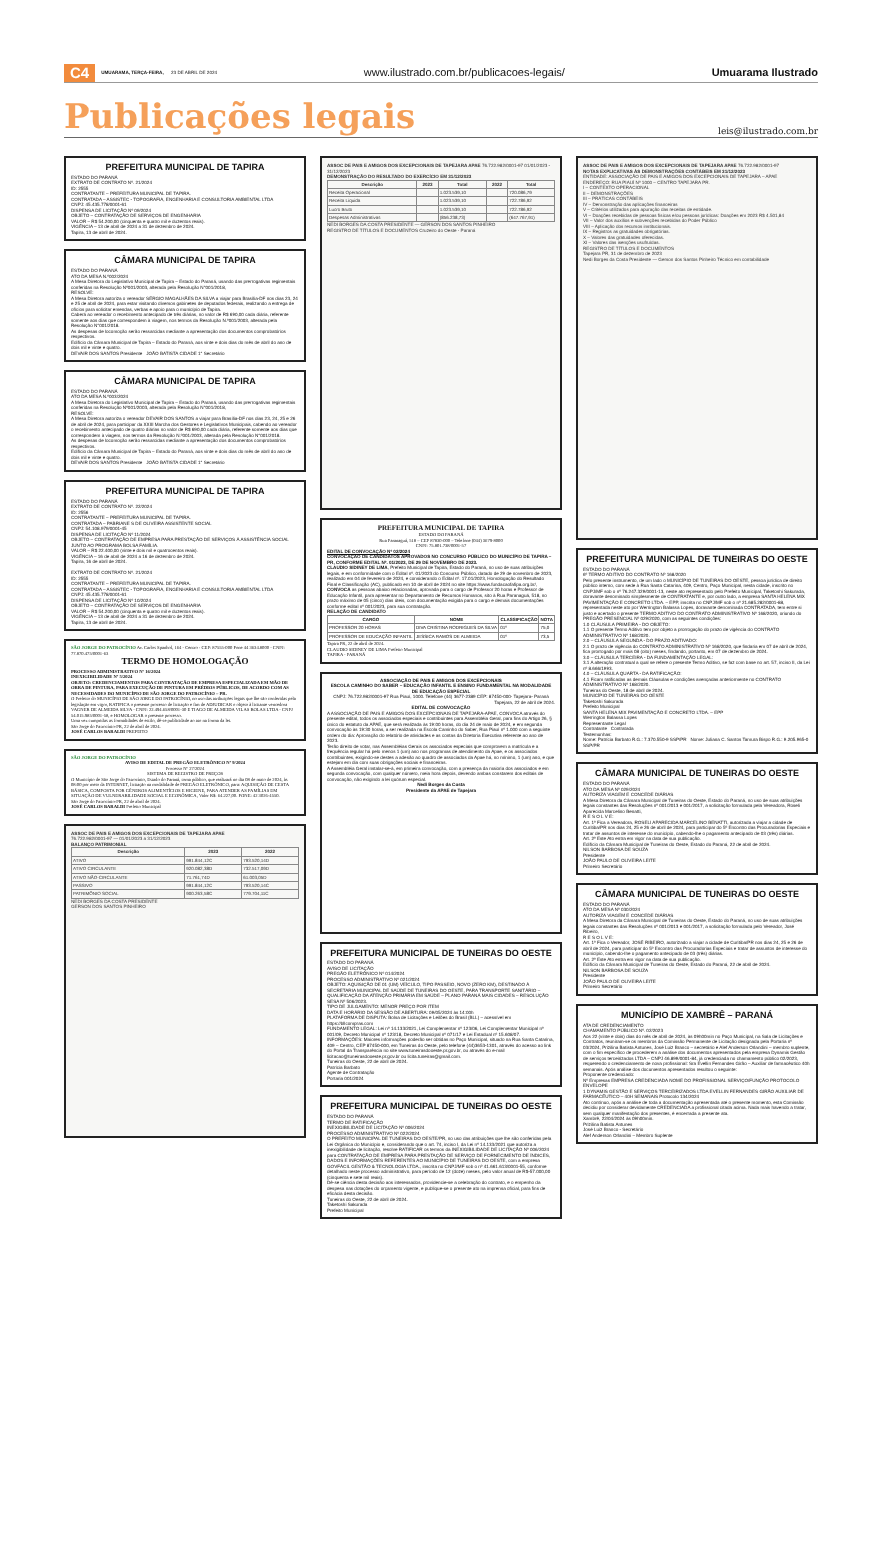C4 UMUARAMA, TERÇA-FEIRA, 23 DE ABRIL DE 2024 www.ilustrado.com.br/publicacoes-legais/ Umuarama Ilustrado
Publicações legais
leis@ilustrado.com.br
PREFEITURA MUNICIPAL DE TAPIRA
ESTADO DO PARANÁ
EXTRATO DE CONTRATO Nº. 21/2024
ID: 2555
CONTRATANTE – PREFEITURA MUNICIPAL DE TAPIRA.
CONTRATADA – ASSISTEC - TOPOGRAFIA, ENGENHARIA E CONSULTORIA AMBIENTAL LTDA
CNPJ: 45.435.778/0001-61
DISPENSA DE LICITAÇÃO Nº 09/2024
OBJETO – CONTRATAÇÃO DE SERVIÇOS DE ENGENHARIA
VALOR – R$ 54.200,00 (cinquenta e quatro mil e duzentos reais).
VIGÊNCIA – 13 de abril de 2024 a 31 de dezembro de 2024.
Tapira, 13 de abril de 2024.
CÂMARA MUNICIPAL DE TAPIRA
ESTADO DO PARANÁ
ATO DA MESA N.º002/2024
A Mesa Diretora do Legislativo Municipal de Tapira – Estado do Paraná, usando das prerrogativas regimentais conferidas na Resolução Nº001/2003, alterada pela Resolução N°001/2018,
RESOLVE:
A Mesa Diretora autoriza o vereador SÉRGIO MAGALHÃES DA SILVA a viajar para Brasília-DF nos dias 23, 24 e 25 de abril de 2024, para estar visitando diversos gabinetes de deputados federais, realizando a entrega de ofícios para solicitar emendas, verbas e apoio para o município de Tapira.
Caberá ao vereador o recebimento antecipado de três diárias, no valor de R$ 690,00 cada diária, referente somente aos dias que correspondem à viagem, nos termos da Resolução N.º001/2003, alterada pela Resolução N°001/2018.
As despesas de locomoção serão ressarcidas mediante a apresentação dos documentos comprobatórios respectivos.
Edifício da Câmara Municipal de Tapira – Estado do Paraná, aos vinte e dois dias do mês de abril do ano de dois mil e vinte e quatro.
DEVAIR DOS SANTOS Presidente JOÃO BATISTA CIDADE 1° Secretário
CÂMARA MUNICIPAL DE TAPIRA
ESTADO DO PARANÁ
ATO DA MESA N.º003/2024
A Mesa Diretora do Legislativo Municipal de Tapira – Estado do Paraná, usando das prerrogativas regimentais conferidas na Resolução Nº001/2003, alterada pela Resolução N°001/2018,
RESOLVE:
A Mesa Diretora autoriza o vereador DEVAIR DOS SANTOS a viajar para Brasília-DF nos dias 23, 24, 25 e 26 de abril de 2024, para participar da XXIII Marcha dos Gestores e Legislativos Municipais, cabendo ao vereador o recebimento antecipado de quatro diárias no valor de R$ 690,00 cada diária, referente somente aos dias que correspondem à viagem, nos termos da Resolução N.º001/2003, alterada pela Resolução N°001/2018.
As despesas de locomoção serão ressarcidas mediante a apresentação dos documentos comprobatórios respectivos.
Edifício da Câmara Municipal de Tapira – Estado do Paraná, aos vinte e dois dias do mês de abril do ano de dois mil e vinte e quatro.
DEVAIR DOS SANTOS Presidente JOÃO BATISTA CIDADE 1° Secretário
PREFEITURA MUNICIPAL DE TAPIRA
ESTADO DO PARANÁ
EXTRATO DE CONTRATO Nº. 22/2024
ID: 2556
CONTRATANTE – PREFEITURA MUNICIPAL DE TAPIRA.
CONTRATADA – PABRIANE S DE OLIVEIRA ASSISTENTE SOCIAL
CNPJ: 54.108.979/0001-45
DISPENSA DE LICITAÇÃO Nº 11/2024
OBJETO – CONTRATAÇÃO DE EMPRESA PARA PRESTAÇÃO DE SERVIÇOS À ASSISTÊNCIA SOCIAL JUNTO AO PROGRAMA BOLSA FAMÍLIA.
VALOR – R$ 22.400,00 (vinte e dois mil e quatrocentos reais).
VIGÊNCIA – 16 de abril de 2024 a 16 de dezembro de 2024.
Tapira, 16 de abril de 2024.
EXTRATO DE CONTRATO Nº. 21/2024
ID: 2555
CONTRATANTE – PREFEITURA MUNICIPAL DE TAPIRA.
CONTRATADA – ASSISTEC - TOPOGRAFIA, ENGENHARIA E CONSULTORIA AMBIENTAL LTDA
CNPJ: 45.435.778/0001-61
DISPENSA DE LICITAÇÃO Nº 10/2024
OBJETO – CONTRATAÇÃO DE SERVIÇOS DE ENGENHARIA
VALOR – R$ 54.200,00 (cinquenta e quatro mil e duzentos reais).
VIGÊNCIA – 13 de abril de 2024 a 31 de dezembro de 2024.
Tapira, 13 de abril de 2024.
SÃO JORGE DO PATROCÍNIO Av. Carlos Spanhol, 164 - Centro - CEP: 87555-000 Fone 44 3634.8000 - CNPJ: 77.870.475/0001-63
TERMO DE HOMOLOGAÇÃO
PROCESSO ADMINISTRATIVO Nº 16/2024
INEXIGIBILIDADE Nº 5/2024
OBJETO: CREDENCIAMENTOS PARA CONTRATAÇÃO DE EMPRESA ESPECIALIZADA EM MÃO DE OBRA DE PINTURA, PARA EXECUÇÃO DE PINTURA EM PRÉDIOS PÚBLICOS, DE ACORDO COM AS NECESSIDADES DO MUNICÍPIO DE SÃO JORGE DO PATROCÍNIO – PR.
O Prefeito do MUNICÍPIO DE SÃO JORGE DO PATROCÍNIO, no uso das atribuições legais que lhe são conferidas pela legislação em vigor, RATIFICA o presente processo de licitação e fim de ADJUDICAR o objeto à licitante vencedora VAGNER DE ALMEIDA SILVA - CNPJ: 22.494.658/0001-30 E TIAGO DE ALMEIDA VILAS BOLAS LTDA - CNPJ 54.015.985/0001-58, e HOMOLOGAR o presente processo.
Uma vez cumpridas as formalidades de estilo, dê-se publicidade ao ato na forma da lei.
São Jorge do Patrocínio-PR, 22 de abril de 2024.
JOSÉ CARLOS BARALDI PREFEITO
SÃO JORGE DO PATROCÍNIO
AVISO DE EDITAL DE PREGÃO ELETRÔNICO Nº 9/2024
Processo Nº 27/2024
SISTEMA DE REGISTRO DE PREÇOS
O Município de São Jorge do Patrocínio, Estado do Paraná, torna público, que realizará no dia 08 de maio de 2024, às 08:00 por meio da INTERNET, licitação na modalidade de PREGÃO ELETRÔNICO, para: AQUISIÇÃO DE CESTA BÁSICA, COMPOSTA POR GÊNEROS ALIMENTÍCIOS E HIGIENE, PARA ATENDER AS FAMÍLIAS EM SITUAÇÃO DE VULNERABILIDADE SOCIAL E ECONÔMICA, Valor R$: 64.227,00. FONE: 42 3026-4550.
São Jorge do Patrocínio-PR, 22 de abril de 2024.
JOSÉ CARLOS BARALDI Prefeito Municipal
ASSOC DE PAIS E AMIGOS DOS EXCEPCIONAIS DE TAPEJARA APAE
76.722.982/0001-97 — 01/01/2023 a 31/12/2023
BALANÇO PATRIMONIAL
| Descrição | 2023 | 2022 |
| --- | --- | --- |
| ATIVO | 991.844,12C | 793.520,14D |
| ATIVO CIRCULANTE | 920.082,38D | 732.517,09D |
| ATIVO NÃO-CIRCULANTE | 71.761,74D | 61.003,05D |
| PASSIVO | 991.844,12C | 793.520,14C |
| PATRIMÔNIO SOCIAL | 900.263,58C | 779.704,11C |
NEDI BORGES DA COSTA PRESIDENTE
GERSON DOS SANTOS PINHEIRO
ASSOC DE PAIS E AMIGOS DOS EXCEPCIONAIS DE TAPEJARA APAE 76.722.982/0001-97 01/01/2023 - 31/12/2023
DEMONSTRAÇÃO DO RESULTADO DO EXERCÍCIO EM 31/12/2023
| Descrição | 2023 | Total | 2022 | Total |
| --- | --- | --- | --- | --- |
| Receita Operacional | | 1.023.539,10 | | 720.086,79 |
| Receita Líquida | | 1.023.539,10 | | 722.786,92 |
| Lucro Bruto | | 1.023.539,10 | | 722.786,92 |
| Despesas Administrativas | | (856.238,73) | | (647.767,91) |
NEDI BORGES DA COSTA PRESIDENTE — GERSON DOS SANTOS PINHEIRO
REGISTRO DE TÍTULOS E DOCUMENTOS Cruzeiro do Oeste - Paraná
PREFEITURA MUNICIPAL DE TAPIRA
ESTADO DO PARANÁ
Rua Paranaguá, 518 – CEP 87830-000 – Telefone (044) 3679-8000
CNPJ: 75.801.738/0001-57
EDITAL DE CONVOCAÇÃO Nº 02/2024
CONVOCAÇÃO DE CANDIDATOS APROVADOS NO CONCURSO PÚBLICO DO MUNICÍPIO DE TAPIRA – PR, CONFORME EDITAL Nº. 01/2023, DE 29 DE NOVEMBRO DE 2023.
CLAUDIO SIDINEY DE LIMA, Prefeito Municipal de Tapira, Estado do Paraná, no uso de suas atribuições legais, e em conformidade com o Edital nº. 01/2023 do Concurso Público, datado de 29 de novembro de 2023, realizado em 04 de fevereiro de 2024, e considerando o Edital nº. 17.01/2023, Homologação do Resultado Final e Classificação (AC), publicado em 10 de abril de 2024 no site https://www.fundacaofafipa.org.br/,
CONVOCA as pessoas abaixo relacionadas, aprovada para o cargo de Professor 20 horas e Professor de Educação Infantil, para apresentar no Departamento de Recursos Humanos, sito à Rua Paranaguá, 518, no prazo máximo de 05 (cinco) dias úteis, com documentação exigida para o cargo e demais documentações conforme edital nº 001/2023, para sua contratação.
RELAÇÃO DE CANDIDATO
| CARGO | NOME | CLASSIFICAÇÃO | NOTA |
| --- | --- | --- | --- |
| PROFESSOR 20 HORAS | DIVA CRISTINA RODRIGUES DA SILVA | 01º | 75,0 |
| PROFESSOR DE EDUCAÇÃO INFANTIL | JESSICA RAMOS DE ALMEIDA | 01º | 73,5 |
Tapira PR, 22 de abril de 2024.
CLAUDIO SIDINEY DE LIMA Prefeito Municipal
TAPIRA - PARANÁ
ASSOCIAÇÃO DE PAIS E AMIGOS DOS EXCEPCIONAIS
ESCOLA CAMINHO DO SABER – EDUCAÇÃO INFANTIL E ENSINO FUNDAMENTAL NA MODALIDADE DE EDUCAÇÃO ESPECIAL
CNPJ: 76.722.982/0001-97 Rua Piauí, 1000. Telefone (44) 3677-2389 CEP: 87450-000- Tapejara- Paraná
Tapejara, 22 de abril de 2024.
EDITAL DE CONVOCAÇÃO
A ASSOCIAÇÃO DE PAIS E AMIGOS DOS EXCEPCIONAIS DE TAPEJARA-APAE, CONVOCA através do presente edital, todos os associados especiais e contribuintes para Assembléia Geral, para fins do Artigo 26, § único do estatuto da APAE, que será realizada às 19:00 horas, do dia 24 de maio de 2024, e em segunda convocação às 19:30 horas, a ser realizada na Escola Caminho do Saber, Rua Piauí nº 1.000 com a seguinte ordem do dia: Aprovação do relatório de atividades e as contas da Diretoria Executiva referente ao ano de 2023.
Terão direito de votar, nas Assembléias Gerais os associados especiais que comprovem a matrícula e a frequência regular há pelo menos 1 (um) ano nos programas de atendimento da Apae, e os associados contribuintes, exigindo-se destes a adesão ao quadro de associados da Apae há, no mínimo, 1 (um) ano, e que estejam em dia com suas obrigações sociais e financeiras.
A Assembléia Geral instalar-se-á, em primeira convocação, com a presença da maioria dos associados e em segunda convocação, com qualquer número, meia hora depois, devendo ambas constarem dos editais de convocação, não exigindo a lei quórum especial.
Nedi Borges da Costa
Presidente da APAE de Tapejara
PREFEITURA MUNICIPAL DE TUNEIRAS DO OESTE
ESTADO DO PARANÁ
AVISO DE LICITAÇÃO
PREGÃO ELETRÔNICO Nº 014/2024
PROCESSO ADMINISTRATIVO Nº 021/2024
OBJETO: AQUISIÇÃO DE 01 (UM) VEÍCULO, TIPO PASSEIO, NOVO (ZERO KM), DESTINADO À SECRETARIA MUNICIPAL DE SAÚDE DE TUNEIRAS DO OESTE, PARA TRANSPORTE SANITÁRIO – QUALIFICAÇÃO DA ATENÇÃO PRIMÁRIA EM SAÚDE – PLANO PARANÁ MAIS CIDADES – RESOLUÇÃO SESA Nº 506/2023.
TIPO DE JULGAMENTO: MENOR PREÇO POR ITEM
DATA E HORÁRIO DA SESSÃO DE ABERTURA: 09/05/2024 às 14:00h
PLATAFORMA DE DISPUTA: Bolsa de Licitações e Leilões do Brasil (BLL) – acessível em https://bllcompras.com
FUNDAMENTO LEGAL: Lei nº 14.133/2021, Lei Complementar nº 123/06, Lei Complementar Municipal nº 001/09, Decreto Municipal nº 123/18, Decreto Municipal nº 071/17 e Lei Estadual nº 15.608/07.
INFORMAÇÕES: Maiores informações poderão ser obtidas no Paço Municipal, situado na Rua Santa Catarina, 409 – Centro, CEP 87450-000, em Tuneiras do Oeste, pelo telefone (44)3653-1301, através do acesso ao link do Portal da Transparência no site www.tuneirasdooeste.pr.gov.br, ou através do e-mail licitacao@tuneirasdooeste.pr.gov.br ou licita.tuneiras@gmail.com.
Tuneiras do Oeste, 22 de abril de 2024.
Patrícia Barbato
Agente de Contratação
Portaria 001/2024
PREFEITURA MUNICIPAL DE TUNEIRAS DO OESTE
ESTADO DO PARANÁ
TERMO DE RATIFICAÇÃO
INEXIGIBILIDADE DE LICITAÇÃO Nº 006/2024
PROCESSO ADMINISTRATIVO Nº 022/2024
O PREFEITO MUNICIPAL DE TUNEIRAS DO OESTE/PR, no uso das atribuições que lhe são conferidas pela Lei Orgânica do Município e, considerando que o art. 74, inciso I, da Lei nº 14.133/2021 que autoriza a inexigibilidade de licitação, resolve RATIFICAR os termos da INEXIGIBILIDADE DE LICITAÇÃO Nº 006/2024 para CONTRATAÇÃO DE EMPRESA PARA PRESTAÇÃO DE SERVIÇO DE FORNECIMENTO DE ÍNDICES, DADOS E INFORMAÇÕES REFERENTES AO MUNICÍPIO DE TUNEIRAS DO OESTE, com a empresa GOVFÁCIL GESTÃO & TECNOLOGIA LTDA., inscrita no CNPJ/MF sob o nº 41.661.613/0001-55, conforme detalhado neste processo administrativo, para período de 12 (doze) meses, pelo valor anual de R$-57.000,00 (cinquenta e sete mil reais).
Dê-se ciência desta decisão aos interessados, providencie-se a celebração do contrato, e o empenho da despesa nas dotações do orçamento vigente, e publique-se o presente ato na imprensa oficial, para fins de eficácia desta decisão.
Tuneiras do Oeste, 22 de abril de 2024.
Taketoshi Sakurada
Prefeito Municipal
ASSOC DE PAIS E AMIGOS DOS EXCEPCIONAIS DE TAPEJARA APAE 76.722.982/0001-97
NOTAS EXPLICATIVAS ÀS DEMONSTRAÇÕES CONTÁBEIS EM 31/12/2023
ENTIDADE: ASSOCIAÇÃO DE PAIS E AMIGOS DOS EXCEPCIONAIS DE TAPEJARA – APAE
ENDEREÇO: RUA PIAUÍ Nº 1000 – CENTRO TAPEJARA PR.
I – CONTEXTO OPERACIONAL
II – DEMONSTRAÇÕES
III – PRÁTICAS CONTÁBEIS
IV – Demonstração das aplicações financeiras
V – Critérios utilizados para apuração das receitas de entidade.
VI – Doações recebidas de pessoas físicas e/ou pessoas jurídicas: Doações em 2023 R$ 4.501,84
VII – Valor dos auxílios e subvenções recebidas do Poder Público
VIII – Aplicação dos recursos institucionais.
IX – Registros as gratuidades obrigatórias.
X – Valores das gratuidades oferecidas.
XI – Valores das isenções usufruídas.
REGISTRO DE TÍTULOS E DOCUMENTOS
Tapejara PR, 31 de dezembro de 2023
Nedi Borges da Costa Presidente — Gerson dos Santos Pinheiro Técnico em contabilidade
PREFEITURA MUNICIPAL DE TUNEIRAS DO OESTE
ESTADO DO PARANÁ
6º TERMO ADITIVO DO CONTRATO Nº 168/2020
Pelo presente instrumento, de um lado o MUNICÍPIO DE TUNEIRAS DO OESTE, pessoa jurídica de direito público interno, com sede à Rua Santa Catarina, 409, Centro, Paço Municipal, nesta cidade, inscrito no CNPJ/MF sob o nº 76.247.329/0001-13, neste ato representado pelo Prefeito Municipal, Taketoshi Sakurada, doravante denominado simplesmente de CONTRATANTE e, por outro lado, a empresa SANTA HELENA MIX PAVIMENTAÇÃO E CONCRETO LTDA. – EPP, inscrita no CNPJ/MF sob o nº 21.685.282/0001-88, representada neste ato por Werrington Balassa Lopes, doravante denominada CONTRATADA, tem entre si justo e acertado o presente TERMO ADITIVO DO CONTRATO ADMINISTRATIVO Nº 168/2020, oriundo do PREGÃO PRESENCIAL Nº 029/2020, com as seguintes condições:
1.0 CLÁUSULA PRIMEIRA - DO OBJETO:
1.1 O presente Termo Aditivo tem por objeto a prorrogação do prazo de vigência do CONTRATO ADMINISTRATIVO Nº 168/2020.
2.0 – CLÁUSULA SEGUNDA - DO PRAZO ADITIVADO:
2.1 O prazo de vigência do CONTRATO ADMINISTRATIVO Nº 168/2020, que findaria em 07 de abril de 2024, fica prorrogado por mais 08 (oito) meses, findando, portanto, em 07 de dezembro de 2024.
3.0 – CLÁUSULA TERCEIRA - DA FUNDAMENTAÇÃO LEGAL:
3.1 A alteração contratual a qual se refere o presente Termo Aditivo, se faz com base no art. 57, inciso II, da Lei nº 8.666/1993.
4.0 – CLÁUSULA QUARTA - DA RATIFICAÇÃO:
4.1 Ficam ratificadas as demais Cláusulas e condições avençadas anteriormente no CONTRATO ADMINISTRATIVO Nº 168/2020.
Tuneiras do Oeste, 18 de abril de 2024.
MUNICÍPIO DE TUNEIRAS DO OESTE
Taketoshi Sakurada
Prefeito Municipal
SANTA HELENA MIX PAVIMENTAÇÃO E CONCRETO LTDA. – EPP
Werrington Balassa Lopes
Representante Legal
Contratante Contratada
Testemunhas:
Nome: Patrícia Barbato R.G.: 7.370.550-9 SSP/PR Nome: Juliana C. Santos Tamura Bispo R.G.: 9.205.965-0 SSP/PR
CÂMARA MUNICIPAL DE TUNEIRAS DO OESTE
ESTADO DO PARANÁ
ATO DA MESA Nº 029/2024
AUTORIZA VIAGEM E CONCEDE DIÁRIAS
A Mesa Diretora da Câmara Municipal de Tuneiras do Oeste, Estado do Paraná, no uso de suas atribuições legais constantes das Resoluções nº 001/2013 e 001/2017, a solicitação formulada pela Vereadora, Roseli Aparecida Marcelino Benatti,
R E S O L V E:
Art. 1º Fica a Vereadora, ROSELI APARECIDA MARCELINO BENATTI, autorizada a viajar a cidade de Curitiba/PR nos dias 24, 25 e 26 de abril de 2024, para participar do 5º Encontro das Procuradorias Especiais e tratar de assuntos de interesse do município, cabendo-lhe o pagamento antecipado de 03 (três) diárias.
Art. 2º Este Ato entra em vigor na data de sua publicação.
Edifício da Câmara Municipal de Tuneiras do Oeste, Estado do Paraná, 22 de abril de 2024.
NILSON BARBOSA DE SOUZA
Presidente
JOÃO PAULO DE OLIVEIRA LEITE
Primeiro Secretário
CÂMARA MUNICIPAL DE TUNEIRAS DO OESTE
ESTADO DO PARANÁ
ATO DA MESA Nº 030/2024
AUTORIZA VIAGEM E CONCEDE DIÁRIAS
A Mesa Diretora da Câmara Municipal de Tuneiras do Oeste, Estado do Paraná, no uso de suas atribuições legais constantes das Resoluções nº 001/2013 e 001/2017, a solicitação formulada pelo Vereador, José Ribeiro,
R E S O L V E:
Art. 1º Fica o Vereador, JOSÉ RIBEIRO, autorizado a viajar a cidade de Curitiba/PR nos dias 24, 25 e 26 de abril de 2024, para participar do 5º Encontro das Procuradorias Especiais e tratar de assuntos de interesse do município, cabendo-lhe o pagamento antecipado de 03 (três) diárias.
Art. 2º Este Ato entra em vigor na data de sua publicação.
Edifício da Câmara Municipal de Tuneiras do Oeste, Estado do Paraná, 22 de abril de 2024.
NILSON BARBOSA DE SOUZA
Presidente
JOÃO PAULO DE OLIVEIRA LEITE
Primeiro Secretário
MUNICÍPIO DE XAMBRÊ – PARANÁ
ATA DE CREDENCIAMENTO
CHAMAMENTO PÚBLICO Nº. 02/2023
Aos 22 (vinte e dois) dias do mês de abril de 2024, às 09h00min no Paço Municipal, na Sala de Licitações e Contratos, reuniram-se os membros da Comissão Permanente de Licitação designada pela Portaria nº 03/2024, Prizilina Batista Antunes, José Luiz Branco – secretário e Alef Anderson Orlandini – membro suplente, com o fim específico de procederem a análise dos documentos apresentados pela empresa Dynamis Gestão de serviços terceirizados LTDA – CNPJ 46.899/0001-84, já credenciada no chamamento público 02/2023, requerendo o credenciamento de nova profissional: Sra Evellin Fernandes Girão – Auxiliar de farmacêutico 40h semanais. Após análise dos documentos apresentados resultou o seguinte:
Proponente credenciado:
Nº Empresas EMPRESA CREDENCIADA NOME DO PROFISSIONAL SERVIÇO/FUNÇÃO PROTOCOLO ENVELOPE
1 DYNAMIS GESTÃO E SERVIÇOS TERCEIRIZADOS LTDA EVELLIN FERNANDES GIRÃO AUXILIAR DE FARMACÊUTICO – 40H SEMANAIS Protocolo 134/2024
Ato contínuo, após a análise de toda a documentação apresentada até o presente momento, esta Comissão decidiu por considerar devidamente CREDENCIADA a profissional citada acima. Nada mais havendo a tratar, sem qualquer manifestação dos presentes, é encerrada a presente ata.
Xambrê, 22/04/2024 às 09h00min.
Prizilina Batista Antunes
José Luiz Branco - Secretário
Alef Anderson Orlandini – Membro Suplente